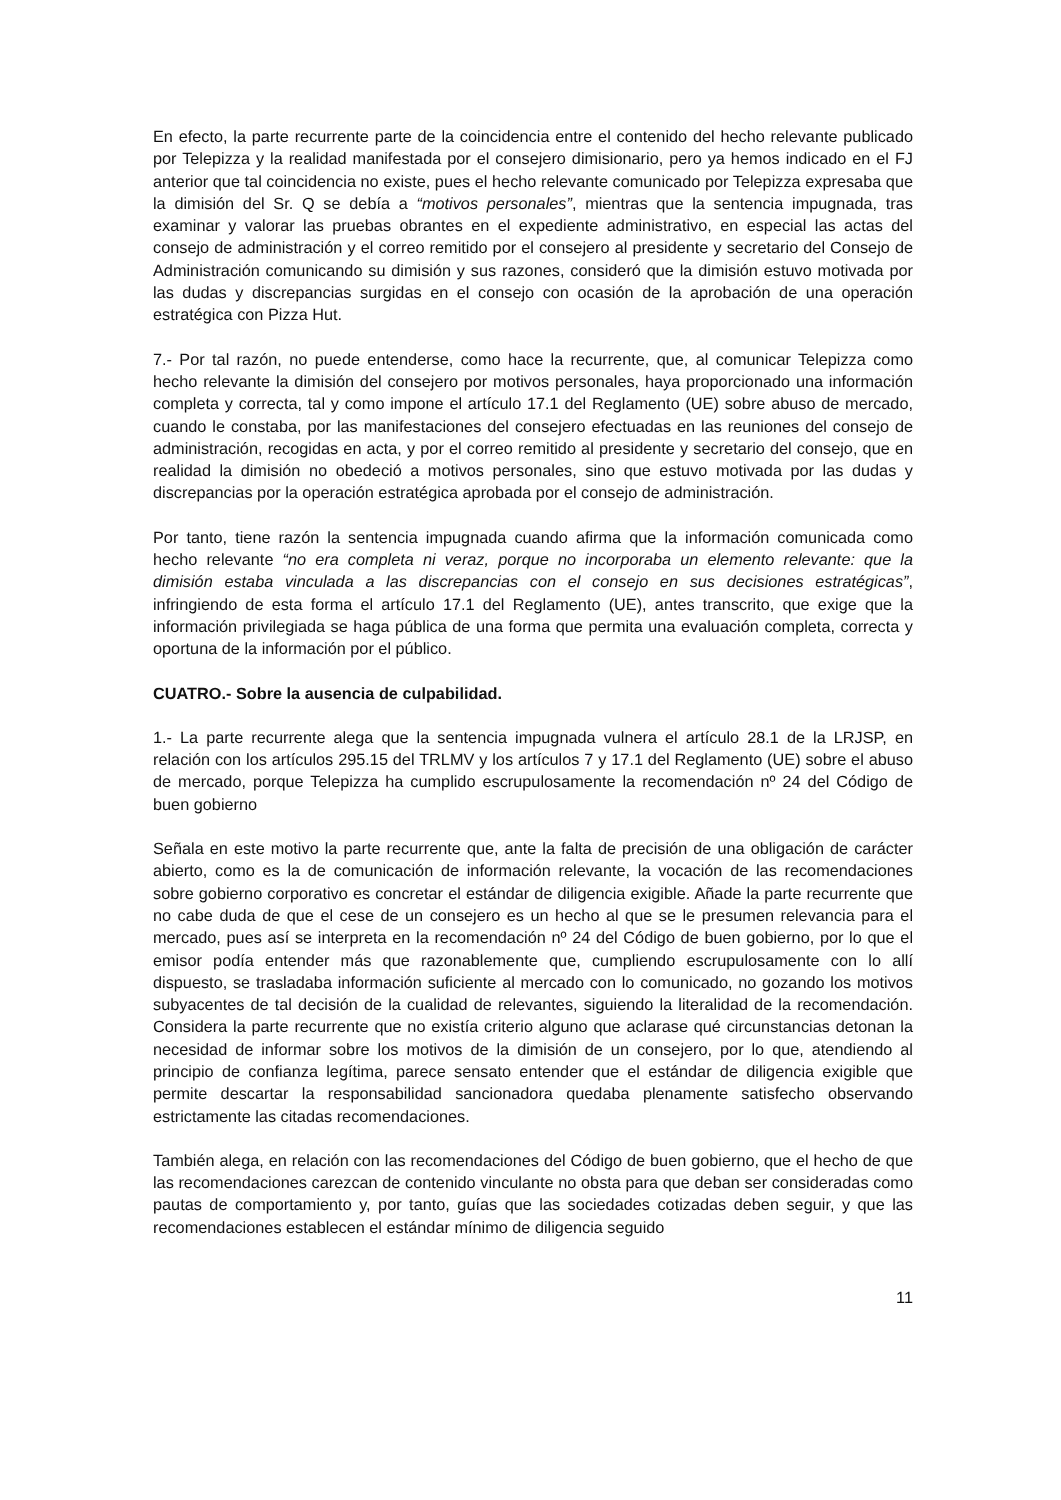En efecto, la parte recurrente parte de la coincidencia entre el contenido del hecho relevante publicado por Telepizza y la realidad manifestada por el consejero dimisionario, pero ya hemos indicado en el FJ anterior que tal coincidencia no existe, pues el hecho relevante comunicado por Telepizza expresaba que la dimisión del Sr. Q se debía a “motivos personales”, mientras que la sentencia impugnada, tras examinar y valorar las pruebas obrantes en el expediente administrativo, en especial las actas del consejo de administración y el correo remitido por el consejero al presidente y secretario del Consejo de Administración comunicando su dimisión y sus razones, consideró que la dimisión estuvo motivada por las dudas y discrepancias surgidas en el consejo con ocasión de la aprobación de una operación estratégica con Pizza Hut.
7.- Por tal razón, no puede entenderse, como hace la recurrente, que, al comunicar Telepizza como hecho relevante la dimisión del consejero por motivos personales, haya proporcionado una información completa y correcta, tal y como impone el artículo 17.1 del Reglamento (UE) sobre abuso de mercado, cuando le constaba, por las manifestaciones del consejero efectuadas en las reuniones del consejo de administración, recogidas en acta, y por el correo remitido al presidente y secretario del consejo, que en realidad la dimisión no obedeció a motivos personales, sino que estuvo motivada por las dudas y discrepancias por la operación estratégica aprobada por el consejo de administración.
Por tanto, tiene razón la sentencia impugnada cuando afirma que la información comunicada como hecho relevante “no era completa ni veraz, porque no incorporaba un elemento relevante: que la dimisión estaba vinculada a las discrepancias con el consejo en sus decisiones estratégicas”, infringiendo de esta forma el artículo 17.1 del Reglamento (UE), antes transcrito, que exige que la información privilegiada se haga pública de una forma que permita una evaluación completa, correcta y oportuna de la información por el público.
CUATRO.- Sobre la ausencia de culpabilidad.
1.- La parte recurrente alega que la sentencia impugnada vulnera el artículo 28.1 de la LRJSP, en relación con los artículos 295.15 del TRLMV y los artículos 7 y 17.1 del Reglamento (UE) sobre el abuso de mercado, porque Telepizza ha cumplido escrupulosamente la recomendación nº 24 del Código de buen gobierno
Señala en este motivo la parte recurrente que, ante la falta de precisión de una obligación de carácter abierto, como es la de comunicación de información relevante, la vocación de las recomendaciones sobre gobierno corporativo es concretar el estándar de diligencia exigible. Añade la parte recurrente que no cabe duda de que el cese de un consejero es un hecho al que se le presumen relevancia para el mercado, pues así se interpreta en la recomendación nº 24 del Código de buen gobierno, por lo que el emisor podía entender más que razonablemente que, cumpliendo escrupulosamente con lo allí dispuesto, se trasladaba información suficiente al mercado con lo comunicado, no gozando los motivos subyacentes de tal decisión de la cualidad de relevantes, siguiendo la literalidad de la recomendación. Considera la parte recurrente que no existía criterio alguno que aclarase qué circunstancias detonan la necesidad de informar sobre los motivos de la dimisión de un consejero, por lo que, atendiendo al principio de confianza legítima, parece sensato entender que el estándar de diligencia exigible que permite descartar la responsabilidad sancionadora quedaba plenamente satisfecho observando estrictamente las citadas recomendaciones.
También alega, en relación con las recomendaciones del Código de buen gobierno, que el hecho de que las recomendaciones carezcan de contenido vinculante no obsta para que deban ser consideradas como pautas de comportamiento y, por tanto, guías que las sociedades cotizadas deben seguir, y que las recomendaciones establecen el estándar mínimo de diligencia seguido
11